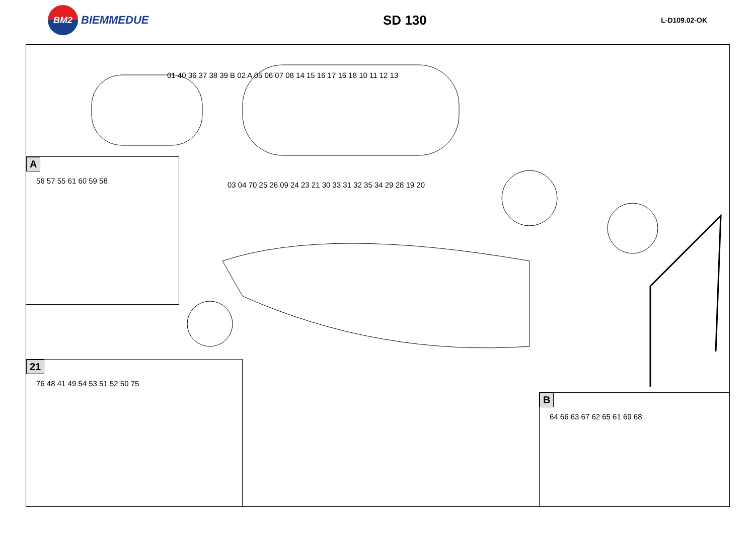BM2
BIEMMEDUE
SD 130
L-D109.02-OK
01 40 36 37 38 39 B 02 A 05 06 07 08 14 15 16 17 16 18 10 11 12 13
03 04 70 25 26 09 24 23 21 30 33 31 32 35 34 29 28 19 20
A
56 57 55 61 60 59 58
21
76 48 41 49 54 53 51 52 50 75
B
64 66 63 67 62 65 61 69 68